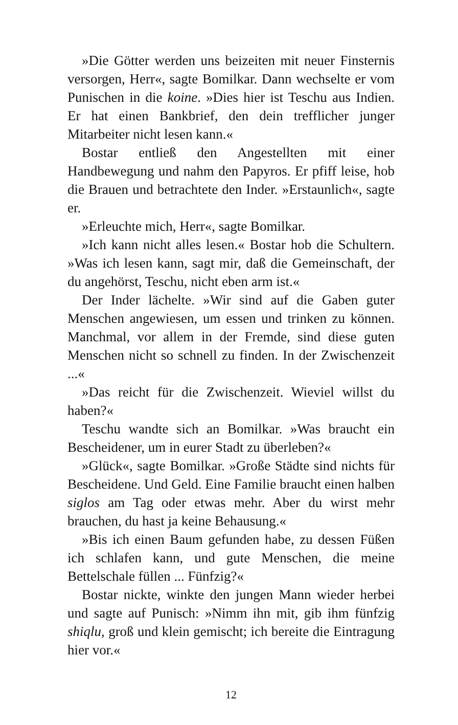»Die Götter werden uns beizeiten mit neuer Finsternis versorgen, Herr«, sagte Bomilkar. Dann wechselte er vom Punischen in die koine. »Dies hier ist Teschu aus Indien. Er hat einen Bankbrief, den dein trefflicher junger Mitarbeiter nicht lesen kann.«
Bostar entließ den Angestellten mit einer Handbewegung und nahm den Papyros. Er pfiff leise, hob die Brauen und betrachtete den Inder. »Erstaunlich«, sagte er.
»Erleuchte mich, Herr«, sagte Bomilkar.
»Ich kann nicht alles lesen.« Bostar hob die Schultern. »Was ich lesen kann, sagt mir, daß die Gemeinschaft, der du angehörst, Teschu, nicht eben arm ist.«
Der Inder lächelte. »Wir sind auf die Gaben guter Menschen angewiesen, um essen und trinken zu können. Manchmal, vor allem in der Fremde, sind diese guten Menschen nicht so schnell zu finden. In der Zwischenzeit ...«
»Das reicht für die Zwischenzeit. Wieviel willst du haben?«
Teschu wandte sich an Bomilkar. »Was braucht ein Bescheidener, um in eurer Stadt zu überleben?«
»Glück«, sagte Bomilkar. »Große Städte sind nichts für Bescheidene. Und Geld. Eine Familie braucht einen halben siglos am Tag oder etwas mehr. Aber du wirst mehr brauchen, du hast ja keine Behausung.«
»Bis ich einen Baum gefunden habe, zu dessen Füßen ich schlafen kann, und gute Menschen, die meine Bettelschale füllen ... Fünfzig?«
Bostar nickte, winkte den jungen Mann wieder herbei und sagte auf Punisch: »Nimm ihn mit, gib ihm fünfzig shiqlu, groß und klein gemischt; ich bereite die Eintragung hier vor.«
12